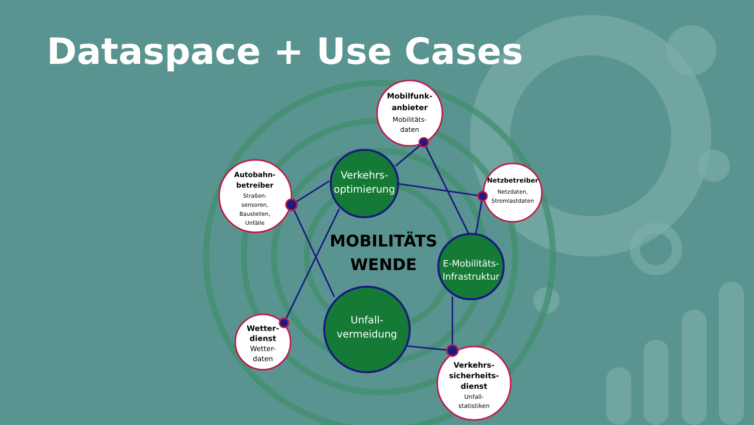Mobilfunk-
anbieter
Mobilitäts-
daten
Autobahn-
betreiber
Straßen-
sensoren,
Baustellen,
Unfälle
Netzbetreiber
Netzdaten,
Stromlastdaten
Wetter-
dienst
Wetter-
daten
Verkehrs-
sicherheits-
dienst
Unfall-
statistiken
Verkehrs-
optimierung
E-Mobilitäts-
Infrastruktur
Unfall-
vermeidung
MOBILITÄTS
WENDE
Dataspace + Use Cases